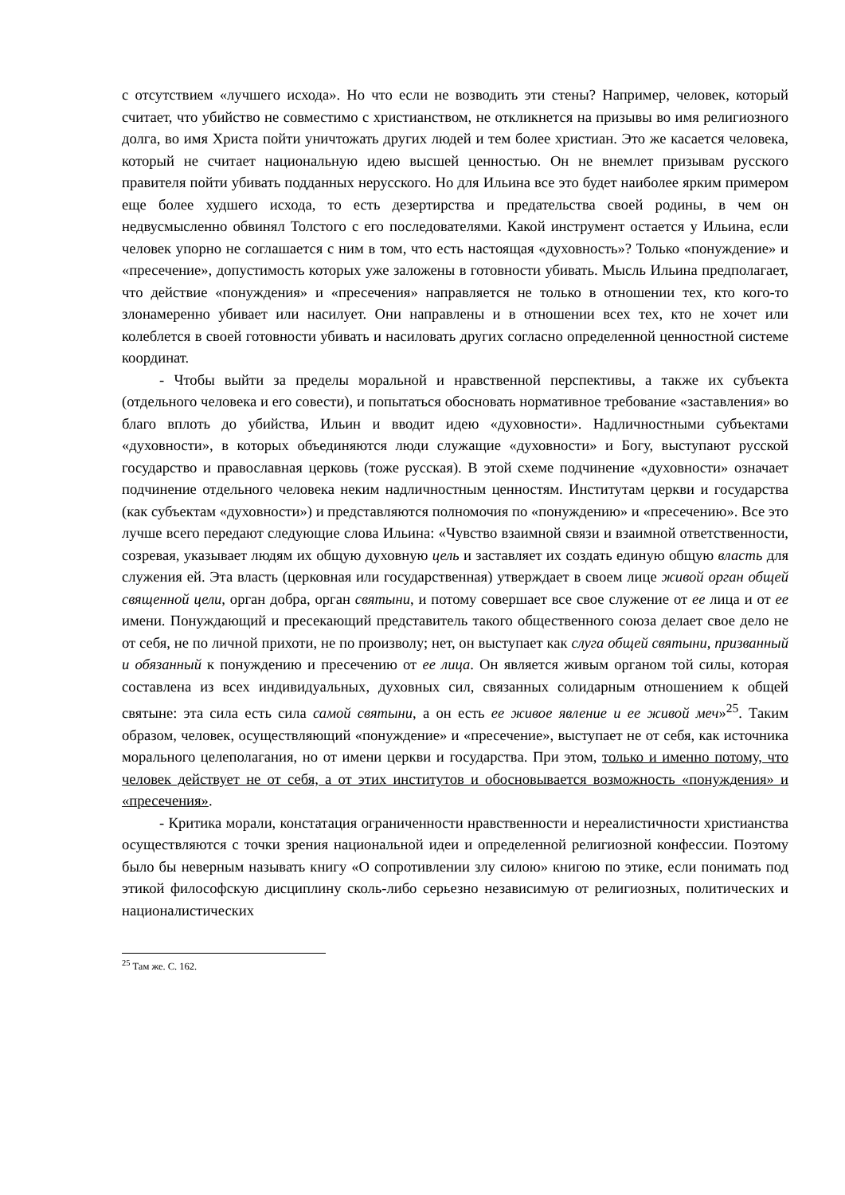с отсутствием «лучшего исхода». Но что если не возводить эти стены? Например, человек, который считает, что убийство не совместимо с христианством, не откликнется на призывы во имя религиозного долга, во имя Христа пойти уничтожать других людей и тем более христиан. Это же касается человека, который не считает национальную идею высшей ценностью. Он не внемлет призывам русского правителя пойти убивать подданных нерусского. Но для Ильина все это будет наиболее ярким примером еще более худшего исхода, то есть дезертирства и предательства своей родины, в чем он недвусмысленно обвинял Толстого с его последователями. Какой инструмент остается у Ильина, если человек упорно не соглашается с ним в том, что есть настоящая «духовность»? Только «понуждение» и «пресечение», допустимость которых уже заложены в готовности убивать. Мысль Ильина предполагает, что действие «понуждения» и «пресечения» направляется не только в отношении тех, кто кого-то злонамеренно убивает или насилует. Они направлены и в отношении всех тех, кто не хочет или колеблется в своей готовности убивать и насиловать других согласно определенной ценностной системе координат.
- Чтобы выйти за пределы моральной и нравственной перспективы, а также их субъекта (отдельного человека и его совести), и попытаться обосновать нормативное требование «заставления» во благо вплоть до убийства, Ильин и вводит идею «духовности». Надличностными субъектами «духовности», в которых объединяются люди служащие «духовности» и Богу, выступают русской государство и православная церковь (тоже русская). В этой схеме подчинение «духовности» означает подчинение отдельного человека неким надличностным ценностям. Институтам церкви и государства (как субъектам «духовности») и представляются полномочия по «понуждению» и «пресечению». Все это лучше всего передают следующие слова Ильина: «Чувство взаимной связи и взаимной ответственности, созревая, указывает людям их общую духовную цель и заставляет их создать единую общую власть для служения ей. Эта власть (церковная или государственная) утверждает в своем лице живой орган общей священной цели, орган добра, орган святыни, и потому совершает все свое служение от ее лица и от ее имени. Понуждающий и пресекающий представитель такого общественного союза делает свое дело не от себя, не по личной прихоти, не по произволу; нет, он выступает как слуга общей святыни, призванный и обязанный к понуждению и пресечению от ее лица. Он является живым органом той силы, которая составлена из всех индивидуальных, духовных сил, связанных солидарным отношением к общей святыне: эта сила есть сила самой святыни, а он есть ее живое явление и ее живой меч»<sup>25</sup>. Таким образом, человек, осуществляющий «понуждение» и «пресечение», выступает не от себя, как источника морального целеполагания, но от имени церкви и государства. При этом, только и именно потому, что человек действует не от себя, а от этих институтов и обосновывается возможность «понуждения» и «пресечения».
- Критика морали, констатация ограниченности нравственности и нереалистичности христианства осуществляются с точки зрения национальной идеи и определенной религиозной конфессии. Поэтому было бы неверным называть книгу «О сопротивлении злу силою» книгою по этике, если понимать под этикой философскую дисциплину сколь-либо серьезно независимую от религиозных, политических и националистических
<sup>25</sup> Там же. С. 162.